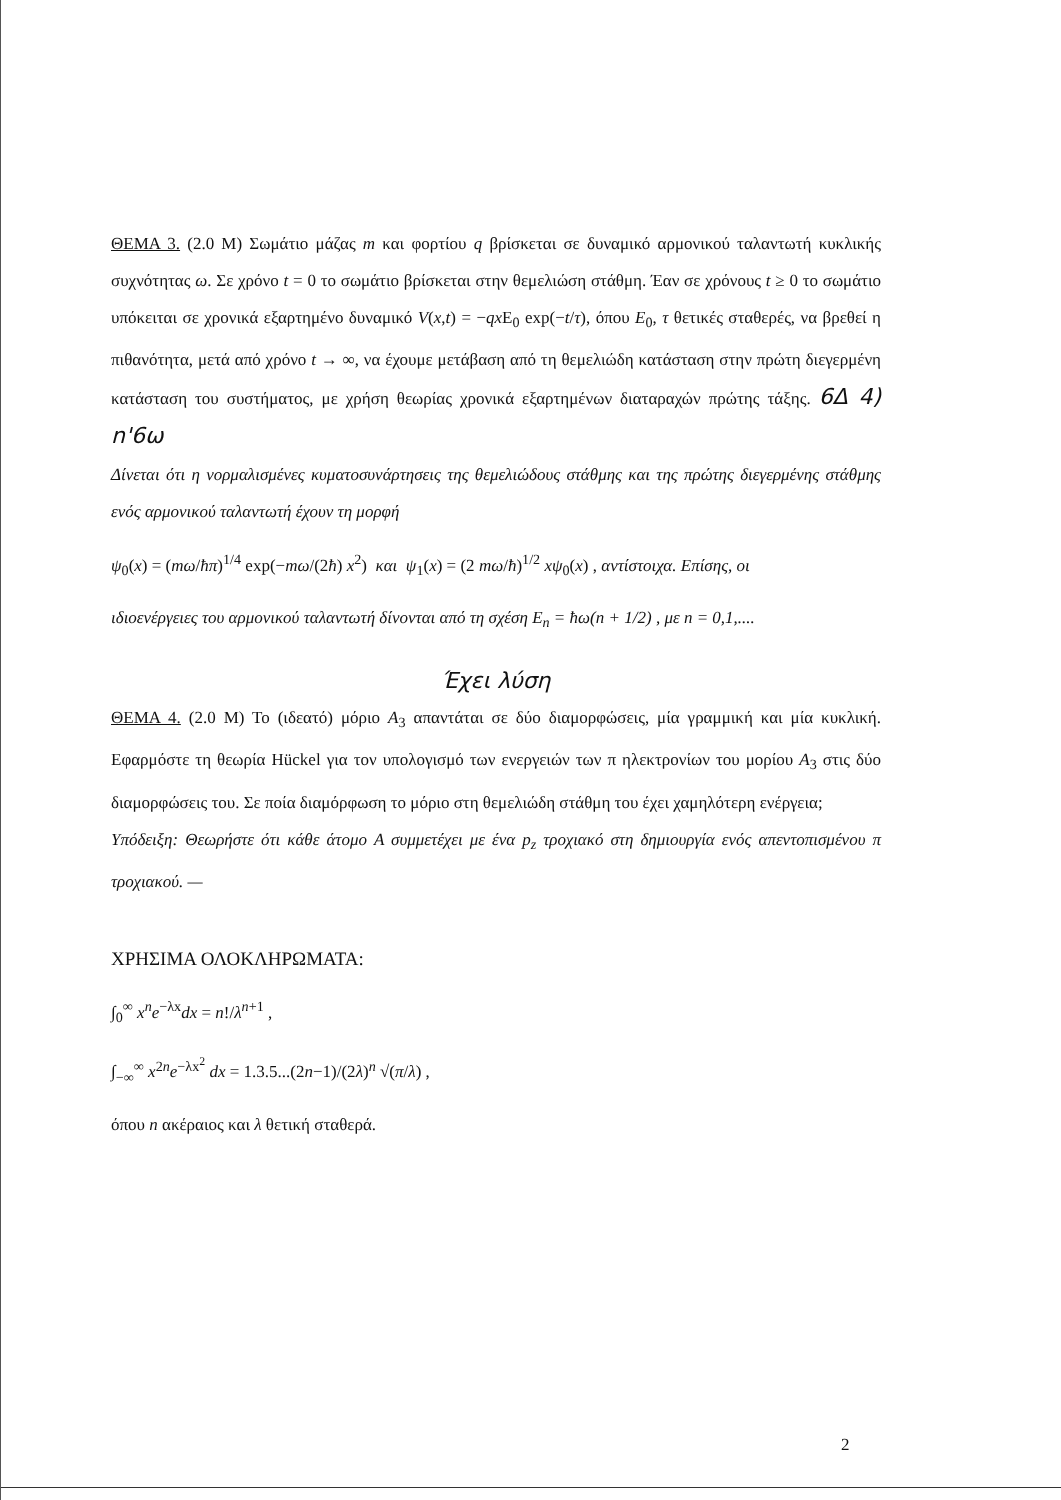ΘΕΜΑ 3. (2.0 M) Σωμάτιο μάζας m και φορτίου q βρίσκεται σε δυναμικό αρμονικού ταλαντωτή κυκλικής συχνότητας ω. Σε χρόνο t = 0 το σωμάτιο βρίσκεται στην θεμελιώση στάθμη. Έαν σε χρόνους t ≥ 0 το σωμάτιο υπόκειται σε χρονικά εξαρτημένο δυναμικό V(x,t) = −qx E<sub>0</sub> exp(−t/τ), όπου E<sub>0</sub>, τ θετικές σταθερές, να βρεθεί η πιθανότητα, μετά από χρόνο t → ∞, να έχουμε μετάβαση από τη θεμελιώδη κατάσταση στην πρώτη διεγερμένη κατάσταση του συστήματος, με χρήση θεωρίας χρονικά εξαρτημένων διαταραχών πρώτης τάξης. 6Δ 4) n'6ω
Δίνεται ότι η νορμαλισμένες κυματοσυνάρτησεις της θεμελιώδους στάθμης και της πρώτης διεγερμένης στάθμης ενός αρμονικού ταλαντωτή έχουν τη μορφή
ψ<sub>0</sub>(x) = (mω/ħπ)<sup>1/4</sup> exp(−mω/(2ħ) x<sup>2</sup>) και ψ<sub>1</sub>(x) = (2 mω/ħ)<sup>1/2</sup> xψ<sub>0</sub>(x) , αντίστοιχα. Επίσης, οι
ιδιοενέργειες του αρμονικού ταλαντωτή δίνονται από τη σχέση E<sub>n</sub> = ħω(n + 1/2) , με n = 0,1,....
Έχει λύση
ΘΕΜΑ 4. (2.0 M) Το (ιδεατό) μόριο A<sub>3</sub> απαντάται σε δύο διαμορφώσεις, μία γραμμική και μία κυκλική. Εφαρμόστε τη θεωρία Hückel για τον υπολογισμό των ενεργειών των π ηλεκτρονίων του μορίου A<sub>3</sub> στις δύο διαμορφώσεις του. Σε ποία διαμόρφωση το μόριο στη θεμελιώδη στάθμη του έχει χαμηλότερη ενέργεια;
Υπόδειξη: Θεωρήστε ότι κάθε άτομο A συμμετέχει με ένα p<sub>z</sub> τροχιακό στη δημιουργία ενός απεντοπισμένου π τροχιακού. —
ΧΡΗΣΙΜΑ ΟΛΟΚΛΗΡΩΜΑΤΑ:
∫<sub>0</sub><sup>∞</sup> x<sup>n</sup>e<sup>−λx</sup>dx = n!/λ<sup>n+1</sup> ,
∫<sub>−∞</sub><sup>∞</sup> x<sup>2n</sup>e<sup>−λx<sup>2</sup></sup> dx = 1.3.5...(2n−1)/(2λ)<sup>n</sup> √(π/λ) ,
όπου n ακέραιος και λ θετική σταθερά.
2